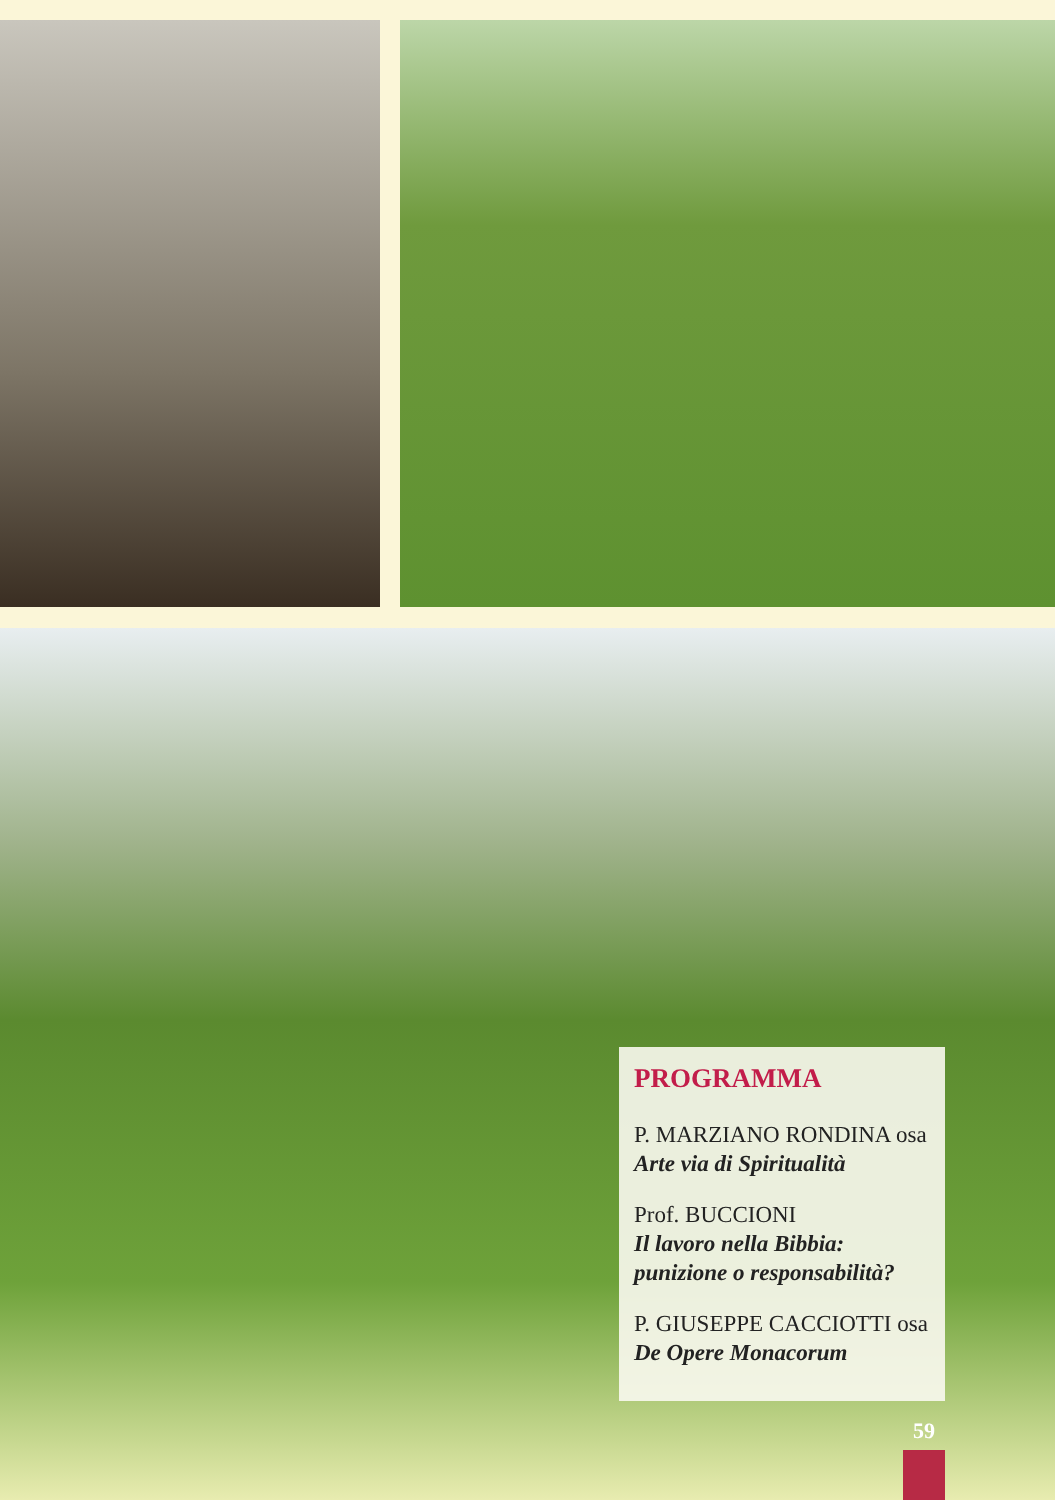PROGRAMMA
P. MARZIANO RONDINA osa
Arte via di Spiritualità
Prof. BUCCIONI
Il lavoro nella Bibbia: punizione o responsabilità?
P. GIUSEPPE CACCIOTTI osa
De Opere Monacorum
59